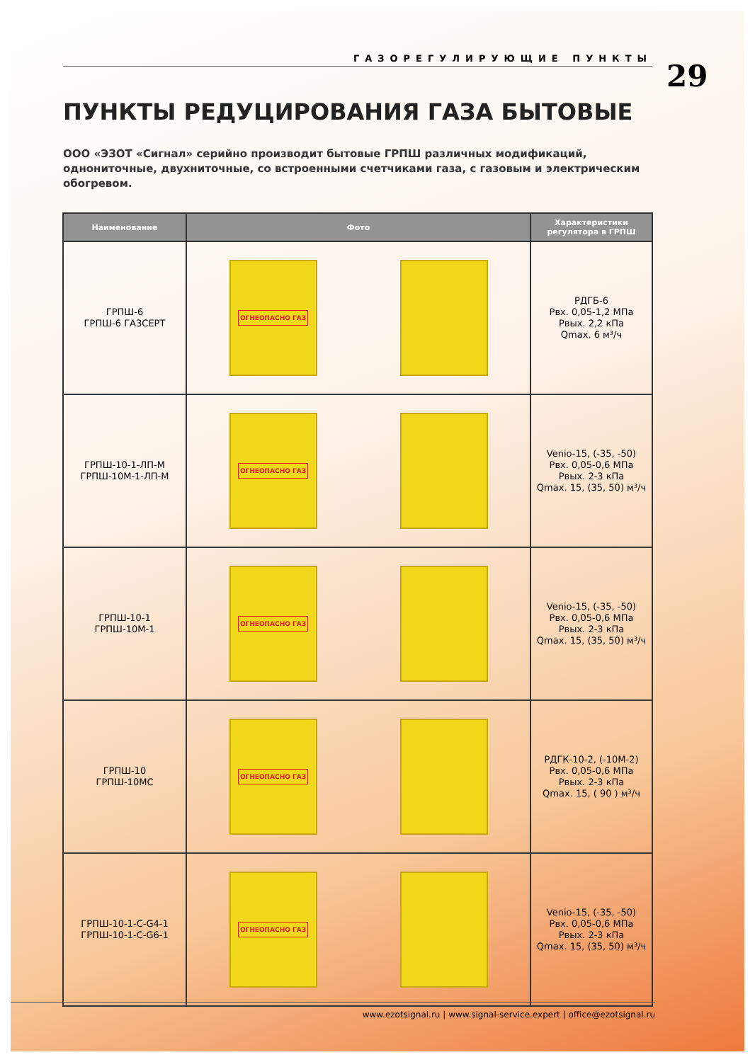ГАЗОРЕГУЛИРУЮЩИЕ ПУНКТЫ
29
ПУНКТЫ РЕДУЦИРОВАНИЯ ГАЗА БЫТОВЫЕ
ООО «ЭЗОТ «Сигнал» серийно производит бытовые ГРПШ различных модификаций, однониточные, двухниточные, со встроенными счетчиками газа, с газовым и электрическим обогревом.
| Наименование | Фото | Характеристики регулятора в ГРПШ |
| --- | --- | --- |
| ГРПШ-6 ГРПШ-6 ГАЗСЕРТ | ОГНЕОПАСНО ГАЗ | РДГБ-6 Рвх. 0,05-1,2 МПа Рвых. 2,2 кПа Qmax. 6 м³/ч |
| ГРПШ-10-1-ЛП-М ГРПШ-10М-1-ЛП-М | ОГНЕОПАСНО ГАЗ | Venio-15, (-35, -50) Рвх. 0,05-0,6 МПа Рвых. 2-3 кПа Qmax. 15, (35, 50) м³/ч |
| ГРПШ-10-1 ГРПШ-10М-1 | ОГНЕОПАСНО ГАЗ | Venio-15, (-35, -50) Рвх. 0,05-0,6 МПа Рвых. 2-3 кПа Qmax. 15, (35, 50) м³/ч |
| ГРПШ-10 ГРПШ-10МС | ОГНЕОПАСНО ГАЗ | РДГК-10-2, (-10М-2) Рвх. 0,05-0,6 МПа Рвых. 2-3 кПа Qmax. 15, ( 90 ) м³/ч |
| ГРПШ-10-1-С-G4-1 ГРПШ-10-1-С-G6-1 | ОГНЕОПАСНО ГАЗ | Venio-15, (-35, -50) Рвх. 0,05-0,6 МПа Рвых. 2-3 кПа Qmax. 15, (35, 50) м³/ч |
www.ezotsignal.ru | www.signal-service.expert | office@ezotsignal.ru